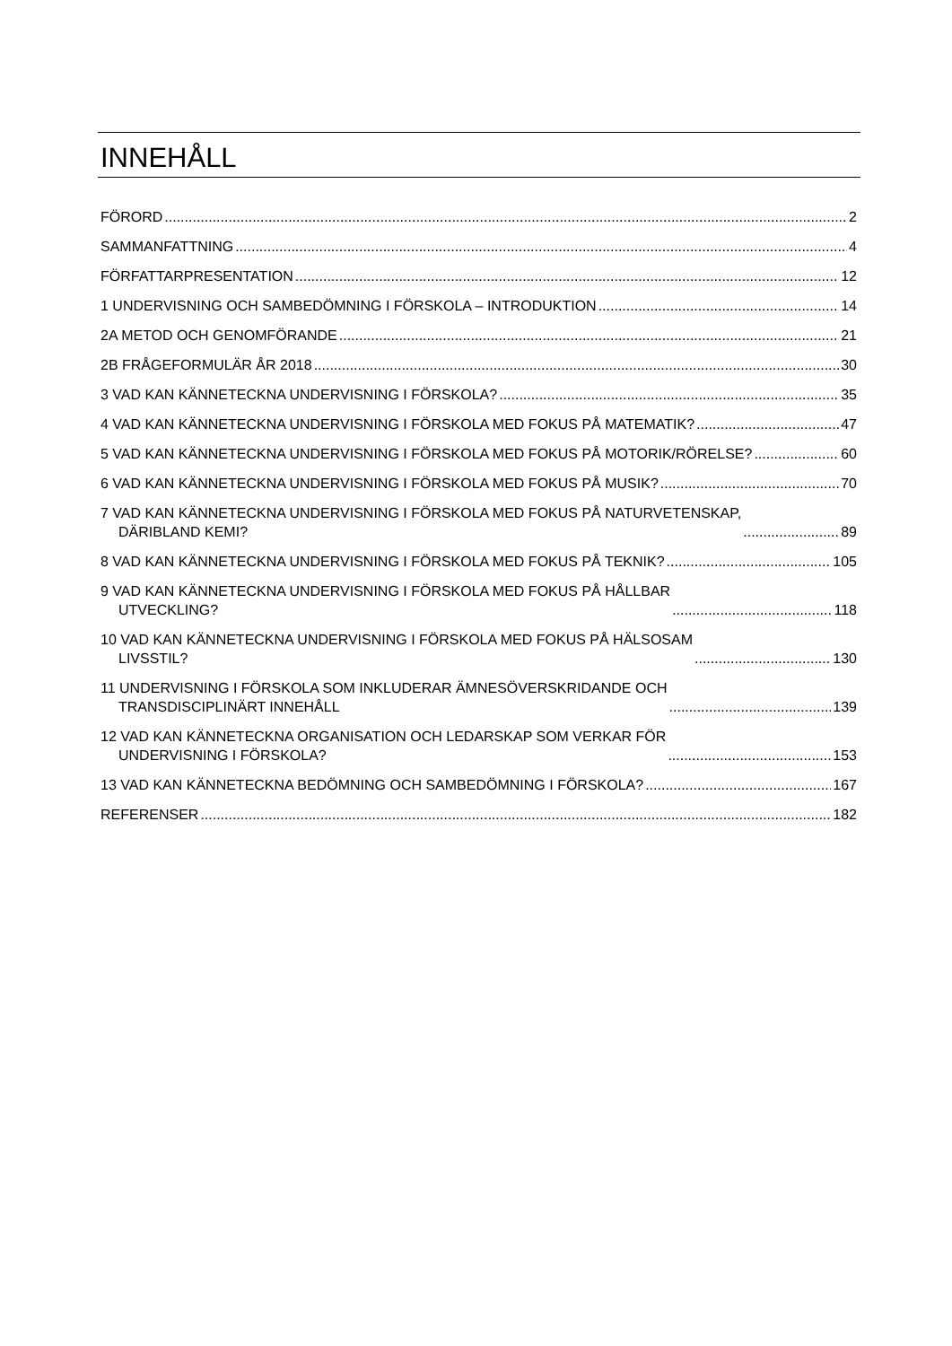INNEHÅLL
FÖRORD 2
SAMMANFATTNING 4
FÖRFATTARPRESENTATION 12
1 UNDERVISNING OCH SAMBEDÖMNING I FÖRSKOLA – INTRODUKTION 14
2A METOD OCH GENOMFÖRANDE 21
2B FRÅGEFORMULÄR ÅR 2018 30
3 VAD KAN KÄNNETECKNA UNDERVISNING I FÖRSKOLA? 35
4 VAD KAN KÄNNETECKNA UNDERVISNING I FÖRSKOLA MED FOKUS PÅ MATEMATIK? 47
5 VAD KAN KÄNNETECKNA UNDERVISNING I FÖRSKOLA MED FOKUS PÅ MOTORIK/RÖRELSE? 60
6 VAD KAN KÄNNETECKNA UNDERVISNING I FÖRSKOLA MED FOKUS PÅ MUSIK? 70
7 VAD KAN KÄNNETECKNA UNDERVISNING I FÖRSKOLA MED FOKUS PÅ NATURVETENSKAP,
DÄRIBLAND KEMI? 89
8 VAD KAN KÄNNETECKNA UNDERVISNING I FÖRSKOLA MED FOKUS PÅ TEKNIK? 105
9 VAD KAN KÄNNETECKNA UNDERVISNING I FÖRSKOLA MED FOKUS PÅ HÅLLBAR
UTVECKLING? 118
10 VAD KAN KÄNNETECKNA UNDERVISNING I FÖRSKOLA MED FOKUS PÅ HÄLSOSAM
LIVSSTIL? 130
11 UNDERVISNING I FÖRSKOLA SOM INKLUDERAR ÄMNESÖVERSKRIDANDE OCH
TRANSDISCIPLINÄRT INNEHÅLL 139
12 VAD KAN KÄNNETECKNA ORGANISATION OCH LEDARSKAP SOM VERKAR FÖR
UNDERVISNING I FÖRSKOLA? 153
13 VAD KAN KÄNNETECKNA BEDÖMNING OCH SAMBEDÖMNING I FÖRSKOLA? 167
REFERENSER 182